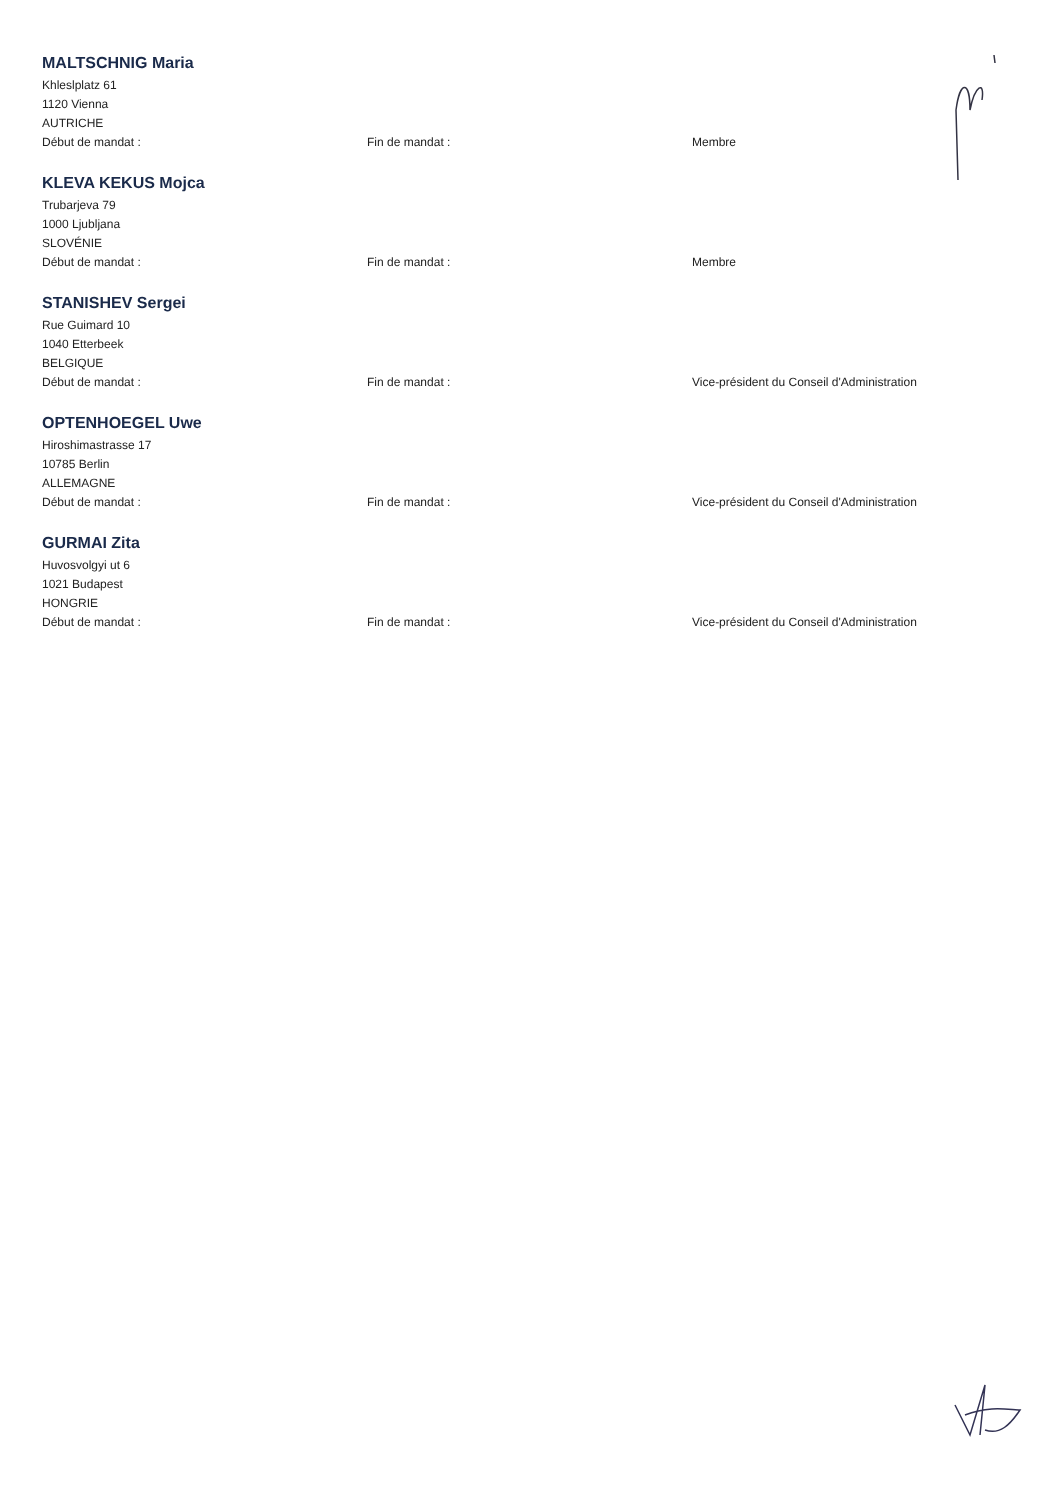MALTSCHNIG Maria
Khleslplatz 61
1120 Vienna
AUTRICHE
Début de mandat : Fin de mandat : Membre
KLEVA KEKUS Mojca
Trubarjeva 79
1000 Ljubljana
SLOVÉNIE
Début de mandat : Fin de mandat : Membre
STANISHEV Sergei
Rue Guimard 10
1040 Etterbeek
BELGIQUE
Début de mandat : Fin de mandat : Vice-président du Conseil d'Administration
OPTENHOEGEL Uwe
Hiroshimastrasse 17
10785 Berlin
ALLEMAGNE
Début de mandat : Fin de mandat : Vice-président du Conseil d'Administration
GURMAI Zita
Huvosvolgyi ut 6
1021 Budapest
HONGRIE
Début de mandat : Fin de mandat : Vice-président du Conseil d'Administration